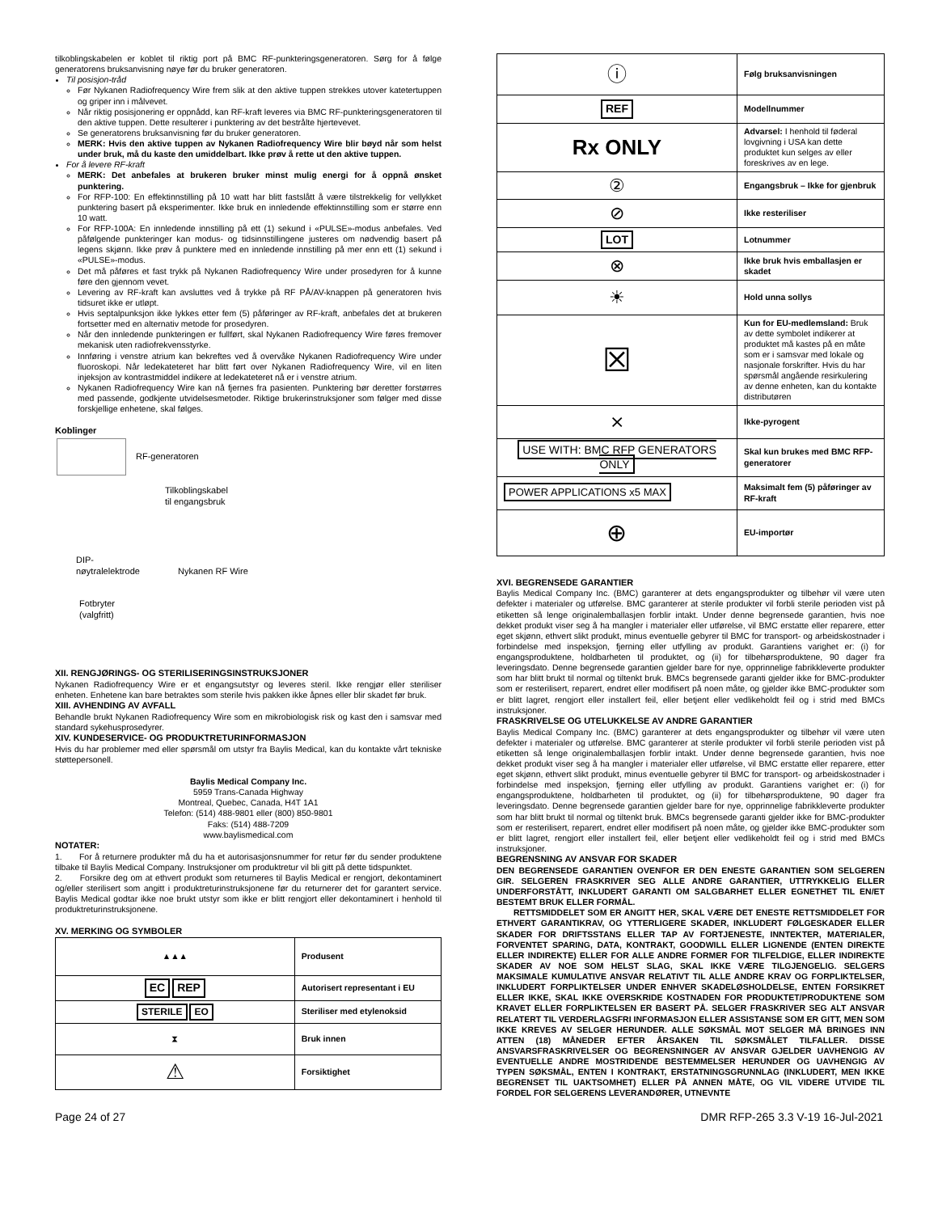tilkoblingskabelen er koblet til riktig port på BMC RF-punkteringsgeneratoren. Sørg for å følge generatorens bruksanvisning nøye før du bruker generatoren.
Til posisjon-tråd
Før Nykanen Radiofrequency Wire frem slik at den aktive tuppen strekkes utover katetertuppen og griper inn i målvevet.
Når riktig posisjonering er oppnådd, kan RF-kraft leveres via BMC RF-punkteringsgeneratoren til den aktive tuppen. Dette resulterer i punktering av det bestrålte hjertevevet.
Se generatorens bruksanvisning før du bruker generatoren.
MERK: Hvis den aktive tuppen av Nykanen Radiofrequency Wire blir bøyd når som helst under bruk, må du kaste den umiddelbart. Ikke prøv å rette ut den aktive tuppen.
For å levere RF-kraft
MERK: Det anbefales at brukeren bruker minst mulig energi for å oppnå ønsket punktering.
For RFP-100: En effektinnstilling på 10 watt har blitt fastslått å være tilstrekkelig for vellykket punktering basert på eksperimenter. Ikke bruk en innledende effektinnstilling som er større enn 10 watt.
For RFP-100A: En innledende innstilling på ett (1) sekund i «PULSE»-modus anbefales. Ved påfølgende punkteringer kan modus- og tidsinnstillingene justeres om nødvendig basert på legens skjønn. Ikke prøv å punktere med en innledende innstilling på mer enn ett (1) sekund i «PULSE»-modus.
Det må påføres et fast trykk på Nykanen Radiofrequency Wire under prosedyren for å kunne føre den gjennom vevet.
Levering av RF-kraft kan avsluttes ved å trykke på RF PÅ/AV-knappen på generatoren hvis tidsuret ikke er utløpt.
Hvis septalpunksjon ikke lykkes etter fem (5) påføringer av RF-kraft, anbefales det at brukeren fortsetter med en alternativ metode for prosedyren.
Når den innledende punkteringen er fullført, skal Nykanen Radiofrequency Wire føres fremover mekanisk uten radiofrekvensstyrke.
Innføring i venstre atrium kan bekreftes ved å overvåke Nykanen Radiofrequency Wire under fluoroskopi. Når ledekateteret har blitt ført over Nykanen Radiofrequency Wire, vil en liten injeksjon av kontrastmiddel indikere at ledekateteret nå er i venstre atrium.
Nykanen Radiofrequency Wire kan nå fjernes fra pasienten. Punktering bør deretter forstørres med passende, godkjente utvidelsesmetoder. Riktige brukerinstruksjoner som følger med disse forskjellige enhetene, skal følges.
Koblinger
RF-generatoren
Tilkoblingskabel
til engangsbruk
DIP-
nøytralelektrode
Nykanen RF Wire
Fotbryter
(valgfritt)
XII. RENGJØRINGS- OG STERILISERINGSINSTRUKSJONER
Nykanen Radiofrequency Wire er et engangsutstyr og leveres steril. Ikke rengjør eller steriliser enheten. Enhetene kan bare betraktes som sterile hvis pakken ikke åpnes eller blir skadet før bruk.
XIII. AVHENDING AV AVFALL
Behandle brukt Nykanen Radiofrequency Wire som en mikrobiologisk risk og kast den i samsvar med standard sykehusprosedyrer.
XIV. KUNDESERVICE- OG PRODUKTRETURINFORMASJON
Hvis du har problemer med eller spørsmål om utstyr fra Baylis Medical, kan du kontakte vårt tekniske støttepersonell.
Baylis Medical Company Inc.
5959 Trans-Canada Highway
Montreal, Quebec, Canada, H4T 1A1
Telefon: (514) 488-9801 eller (800) 850-9801
Faks: (514) 488-7209
www.baylismedical.com
NOTATER:
1. For å returnere produkter må du ha et autorisasjonsnummer for retur før du sender produktene tilbake til Baylis Medical Company. Instruksjoner om produktretur vil bli gitt på dette tidspunktet.
2. Forsikre deg om at ethvert produkt som returneres til Baylis Medical er rengjort, dekontaminert og/eller sterilisert som angitt i produktreturinstruksjonene før du returnerer det for garantert service. Baylis Medical godtar ikke noe brukt utstyr som ikke er blitt rengjort eller dekontaminert i henhold til produktreturinstruksjonene.
XV. MERKING OG SYMBOLER
| ▲▲▲ | Produsent |
| EC REP | Autorisert representant i EU |
| STERILE EO | Steriliser med etylenoksid |
| ⧗ | Bruk innen |
| ⚠ | Forsiktighet |
| ⓘ | Følg bruksanvisningen |
| REF | Modellnummer |
| Rx ONLY | Advarsel: I henhold til føderal lovgivning i USA kan dette produktet kun selges av eller foreskrives av en lege. |
| ② | Engangsbruk – Ikke for gjenbruk |
| ⊘ | Ikke resteriliser |
| LOT | Lotnummer |
| ⊗ | Ikke bruk hvis emballasjen er skadet |
| ☀ | Hold unna sollys |
| ☒ | Kun for EU-medlemsland: Bruk av dette symbolet indikerer at produktet må kastes på en måte som er i samsvar med lokale og nasjonale forskrifter. Hvis du har spørsmål angående resirkulering av denne enheten, kan du kontakte distributøren |
| ⨯ | Ikke-pyrogent |
| USE WITH: BMC RFP GENERATORS ONLY | Skal kun brukes med BMC RFP-generatorer |
| POWER APPLICATIONS x5 MAX | Maksimalt fem (5) påføringer av RF-kraft |
| ⊕ | EU-importør |
XVI. BEGRENSEDE GARANTIER
Baylis Medical Company Inc. (BMC) garanterer at dets engangsprodukter og tilbehør vil være uten defekter i materialer og utførelse. BMC garanterer at sterile produkter vil forbli sterile perioden vist på etiketten så lenge originalemballasjen forblir intakt. Under denne begrensede garantien, hvis noe dekket produkt viser seg å ha mangler i materialer eller utførelse, vil BMC erstatte eller reparere, etter eget skjønn, ethvert slikt produkt, minus eventuelle gebyrer til BMC for transport- og arbeidskostnader i forbindelse med inspeksjon, fjerning eller utfylling av produkt. Garantiens varighet er: (i) for engangsproduktene, holdbarheten til produktet, og (ii) for tilbehørsproduktene, 90 dager fra leveringsdato. Denne begrensede garantien gjelder bare for nye, opprinnelige fabrikkleverte produkter som har blitt brukt til normal og tiltenkt bruk. BMCs begrensede garanti gjelder ikke for BMC-produkter som er resterilisert, reparert, endret eller modifisert på noen måte, og gjelder ikke BMC-produkter som er blitt lagret, rengjort eller installert feil, eller betjent eller vedlikeholdt feil og i strid med BMCs instruksjoner.
FRASKRIVELSE OG UTELUKKELSE AV ANDRE GARANTIER
Baylis Medical Company Inc. (BMC) garanterer at dets engangsprodukter og tilbehør vil være uten defekter i materialer og utførelse. BMC garanterer at sterile produkter vil forbli sterile perioden vist på etiketten så lenge originalemballasjen forblir intakt. Under denne begrensede garantien, hvis noe dekket produkt viser seg å ha mangler i materialer eller utførelse, vil BMC erstatte eller reparere, etter eget skjønn, ethvert slikt produkt, minus eventuelle gebyrer til BMC for transport- og arbeidskostnader i forbindelse med inspeksjon, fjerning eller utfylling av produkt. Garantiens varighet er: (i) for engangsproduktene, holdbarheten til produktet, og (ii) for tilbehørsproduktene, 90 dager fra leveringsdato. Denne begrensede garantien gjelder bare for nye, opprinnelige fabrikkleverte produkter som har blitt brukt til normal og tiltenkt bruk. BMCs begrensede garanti gjelder ikke for BMC-produkter som er resterilisert, reparert, endret eller modifisert på noen måte, og gjelder ikke BMC-produkter som er blitt lagret, rengjort eller installert feil, eller betjent eller vedlikeholdt feil og i strid med BMCs instruksjoner.
BEGRENSNING AV ANSVAR FOR SKADER
DEN BEGRENSEDE GARANTIEN OVENFOR ER DEN ENESTE GARANTIEN SOM SELGEREN GIR. SELGEREN FRASKRIVER SEG ALLE ANDRE GARANTIER, UTTRYKKELIG ELLER UNDERFORSTÅTT, INKLUDERT GARANTI OM SALGBARHET ELLER EGNETHET TIL EN/ET BESTEMT BRUK ELLER FORMÅL.
RETTSMIDDELET SOM ER ANGITT HER, SKAL VÆRE DET ENESTE RETTSMIDDELET FOR ETHVERT GARANTIKRAV, OG YTTERLIGERE SKADER, INKLUDERT FØLGESKADER ELLER SKADER FOR DRIFTSSTANS ELLER TAP AV FORTJENESTE, INNTEKTER, MATERIALER, FORVENTET SPARING, DATA, KONTRAKT, GOODWILL ELLER LIGNENDE (ENTEN DIREKTE ELLER INDIREKTE) ELLER FOR ALLE ANDRE FORMER FOR TILFELDIGE, ELLER INDIREKTE SKADER AV NOE SOM HELST SLAG, SKAL IKKE VÆRE TILGJENGELIG. SELGERS MAKSIMALE KUMULATIVE ANSVAR RELATIVT TIL ALLE ANDRE KRAV OG FORPLIKTELSER, INKLUDERT FORPLIKTELSER UNDER ENHVER SKADELØSHOLDELSE, ENTEN FORSIKRET ELLER IKKE, SKAL IKKE OVERSKRIDE KOSTNADEN FOR PRODUKTET/PRODUKTENE SOM KRAVET ELLER FORPLIKTELSEN ER BASERT PÅ. SELGER FRASKRIVER SEG ALT ANSVAR RELATERT TIL VERDERLAGSFRI INFORMASJON ELLER ASSISTANSE SOM ER GITT, MEN SOM IKKE KREVES AV SELGER HERUNDER. ALLE SØKSMÅL MOT SELGER MÅ BRINGES INN ATTEN (18) MÅNEDER EFTER ÅRSAKEN TIL SØKSMÅLET TILFALLER. DISSE ANSVARSFRASKRIVELSER OG BEGRENSNINGER AV ANSVAR GJELDER UAVHENGIG AV EVENTUELLE ANDRE MOSTRIDENDE BESTEMMELSER HERUNDER OG UAVHENGIG AV TYPEN SØKSMÅL, ENTEN I KONTRAKT, ERSTATNINGSGRUNNLAG (INKLUDERT, MEN IKKE BEGRENSET TIL UAKTSOMHET) ELLER PÅ ANNEN MÅTE, OG VIL VIDERE UTVIDE TIL FORDEL FOR SELGERENS LEVERANDØRER, UTNEVNTE
Page 24 of 27 DMR RFP-265 3.3 V-19 16-Jul-2021